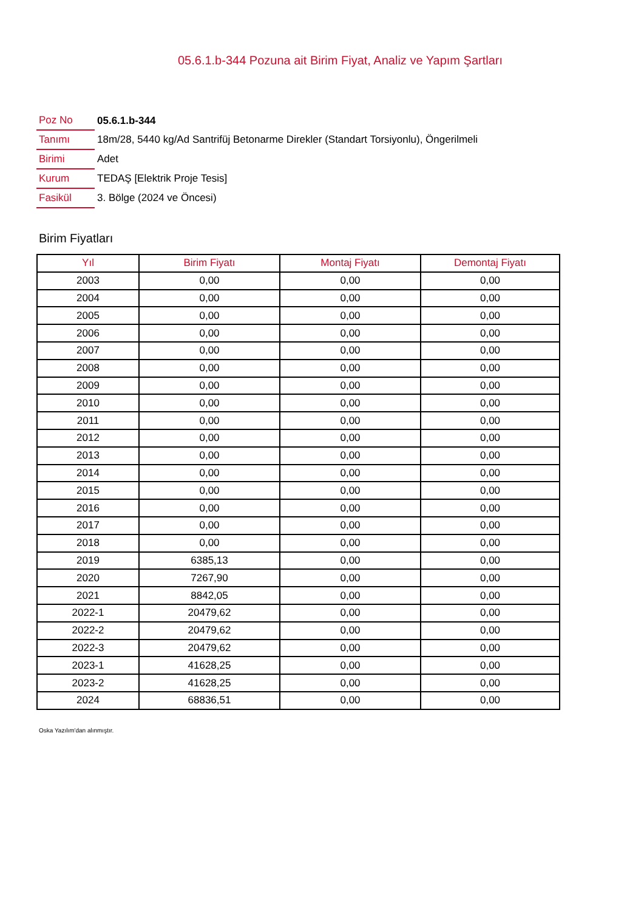05.6.1.b-344 Pozuna ait Birim Fiyat, Analiz ve Yapım Şartları
| Poz No | 05.6.1.b-344 |
| Tanımı | 18m/28, 5440 kg/Ad Santrifüj Betonarme Direkler (Standart Torsiyonlu), Öngerilmeli |
| Birimi | Adet |
| Kurum | TEDAŞ [Elektrik Proje Tesis] |
| Fasikül | 3. Bölge (2024 ve Öncesi) |
Birim Fiyatları
| Yıl | Birim Fiyatı | Montaj Fiyatı | Demontaj Fiyatı |
| --- | --- | --- | --- |
| 2003 | 0,00 | 0,00 | 0,00 |
| 2004 | 0,00 | 0,00 | 0,00 |
| 2005 | 0,00 | 0,00 | 0,00 |
| 2006 | 0,00 | 0,00 | 0,00 |
| 2007 | 0,00 | 0,00 | 0,00 |
| 2008 | 0,00 | 0,00 | 0,00 |
| 2009 | 0,00 | 0,00 | 0,00 |
| 2010 | 0,00 | 0,00 | 0,00 |
| 2011 | 0,00 | 0,00 | 0,00 |
| 2012 | 0,00 | 0,00 | 0,00 |
| 2013 | 0,00 | 0,00 | 0,00 |
| 2014 | 0,00 | 0,00 | 0,00 |
| 2015 | 0,00 | 0,00 | 0,00 |
| 2016 | 0,00 | 0,00 | 0,00 |
| 2017 | 0,00 | 0,00 | 0,00 |
| 2018 | 0,00 | 0,00 | 0,00 |
| 2019 | 6385,13 | 0,00 | 0,00 |
| 2020 | 7267,90 | 0,00 | 0,00 |
| 2021 | 8842,05 | 0,00 | 0,00 |
| 2022-1 | 20479,62 | 0,00 | 0,00 |
| 2022-2 | 20479,62 | 0,00 | 0,00 |
| 2022-3 | 20479,62 | 0,00 | 0,00 |
| 2023-1 | 41628,25 | 0,00 | 0,00 |
| 2023-2 | 41628,25 | 0,00 | 0,00 |
| 2024 | 68836,51 | 0,00 | 0,00 |
Oska Yazılım'dan alınmıştır.